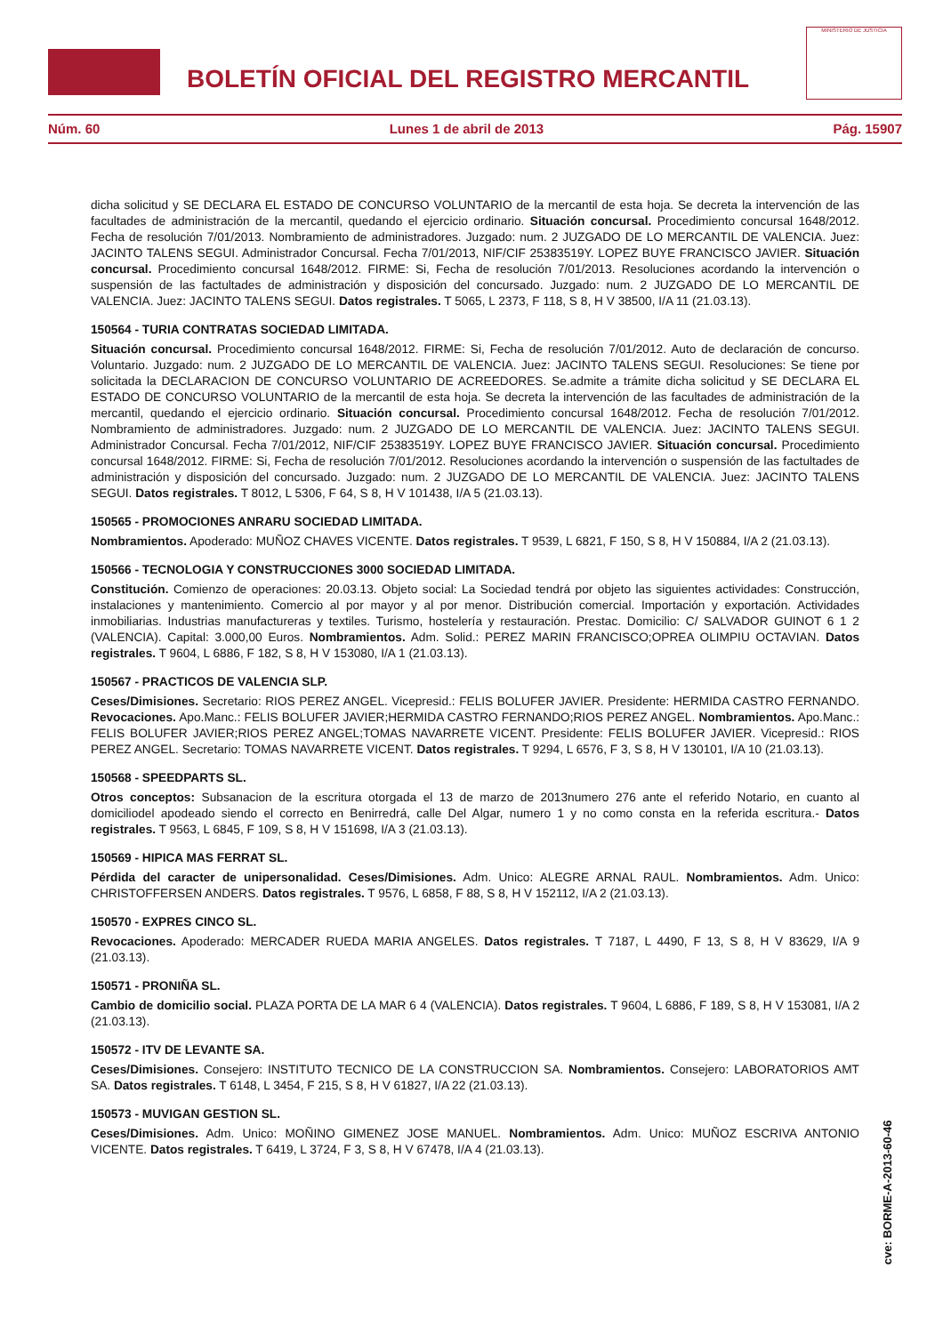BOLETÍN OFICIAL DEL REGISTRO MERCANTIL
MINISTERIO DE JUSTICIA
Núm. 60 Lunes 1 de abril de 2013 Pág. 15907
dicha solicitud y SE DECLARA EL ESTADO DE CONCURSO VOLUNTARIO de la mercantil de esta hoja. Se decreta la intervención de las facultades de administración de la mercantil, quedando el ejercicio ordinario. Situación concursal. Procedimiento concursal 1648/2012. Fecha de resolución 7/01/2013. Nombramiento de administradores. Juzgado: num. 2 JUZGADO DE LO MERCANTIL DE VALENCIA. Juez: JACINTO TALENS SEGUI. Administrador Concursal. Fecha 7/01/2013, NIF/CIF 25383519Y. LOPEZ BUYE FRANCISCO JAVIER. Situación concursal. Procedimiento concursal 1648/2012. FIRME: Si, Fecha de resolución 7/01/2013. Resoluciones acordando la intervención o suspensión de las factultades de administración y disposición del concursado. Juzgado: num. 2 JUZGADO DE LO MERCANTIL DE VALENCIA. Juez: JACINTO TALENS SEGUI. Datos registrales. T 5065, L 2373, F 118, S 8, H V 38500, I/A 11 (21.03.13).
150564 - TURIA CONTRATAS SOCIEDAD LIMITADA.
Situación concursal. Procedimiento concursal 1648/2012. FIRME: Si, Fecha de resolución 7/01/2012. Auto de declaración de concurso. Voluntario. Juzgado: num. 2 JUZGADO DE LO MERCANTIL DE VALENCIA. Juez: JACINTO TALENS SEGUI. Resoluciones: Se tiene por solicitada la DECLARACION DE CONCURSO VOLUNTARIO DE ACREEDORES. Se.admite a trámite dicha solicitud y SE DECLARA EL ESTADO DE CONCURSO VOLUNTARIO de la mercantil de esta hoja. Se decreta la intervención de las facultades de administración de la mercantil, quedando el ejercicio ordinario. Situación concursal. Procedimiento concursal 1648/2012. Fecha de resolución 7/01/2012. Nombramiento de administradores. Juzgado: num. 2 JUZGADO DE LO MERCANTIL DE VALENCIA. Juez: JACINTO TALENS SEGUI. Administrador Concursal. Fecha 7/01/2012, NIF/CIF 25383519Y. LOPEZ BUYE FRANCISCO JAVIER. Situación concursal. Procedimiento concursal 1648/2012. FIRME: Si, Fecha de resolución 7/01/2012. Resoluciones acordando la intervención o suspensión de las factultades de administración y disposición del concursado. Juzgado: num. 2 JUZGADO DE LO MERCANTIL DE VALENCIA. Juez: JACINTO TALENS SEGUI. Datos registrales. T 8012, L 5306, F 64, S 8, H V 101438, I/A 5 (21.03.13).
150565 - PROMOCIONES ANRARU SOCIEDAD LIMITADA.
Nombramientos. Apoderado: MUÑOZ CHAVES VICENTE. Datos registrales. T 9539, L 6821, F 150, S 8, H V 150884, I/A 2 (21.03.13).
150566 - TECNOLOGIA Y CONSTRUCCIONES 3000 SOCIEDAD LIMITADA.
Constitución. Comienzo de operaciones: 20.03.13. Objeto social: La Sociedad tendrá por objeto las siguientes actividades: Construcción, instalaciones y mantenimiento. Comercio al por mayor y al por menor. Distribución comercial. Importación y exportación. Actividades inmobiliarias. Industrias manufactureras y textiles. Turismo, hostelería y restauración. Prestac. Domicilio: C/ SALVADOR GUINOT 6 1 2 (VALENCIA). Capital: 3.000,00 Euros. Nombramientos. Adm. Solid.: PEREZ MARIN FRANCISCO;OPREA OLIMPIU OCTAVIAN. Datos registrales. T 9604, L 6886, F 182, S 8, H V 153080, I/A 1 (21.03.13).
150567 - PRACTICOS DE VALENCIA SLP.
Ceses/Dimisiones. Secretario: RIOS PEREZ ANGEL. Vicepresid.: FELIS BOLUFER JAVIER. Presidente: HERMIDA CASTRO FERNANDO. Revocaciones. Apo.Manc.: FELIS BOLUFER JAVIER;HERMIDA CASTRO FERNANDO;RIOS PEREZ ANGEL. Nombramientos. Apo.Manc.: FELIS BOLUFER JAVIER;RIOS PEREZ ANGEL;TOMAS NAVARRETE VICENT. Presidente: FELIS BOLUFER JAVIER. Vicepresid.: RIOS PEREZ ANGEL. Secretario: TOMAS NAVARRETE VICENT. Datos registrales. T 9294, L 6576, F 3, S 8, H V 130101, I/A 10 (21.03.13).
150568 - SPEEDPARTS SL.
Otros conceptos: Subsanacion de la escritura otorgada el 13 de marzo de 2013numero 276 ante el referido Notario, en cuanto al domiciliodel apodeado siendo el correcto en Benirredrá, calle Del Algar, numero 1 y no como consta en la referida escritura.- Datos registrales. T 9563, L 6845, F 109, S 8, H V 151698, I/A 3 (21.03.13).
150569 - HIPICA MAS FERRAT SL.
Pérdida del caracter de unipersonalidad. Ceses/Dimisiones. Adm. Unico: ALEGRE ARNAL RAUL. Nombramientos. Adm. Unico: CHRISTOFFERSEN ANDERS. Datos registrales. T 9576, L 6858, F 88, S 8, H V 152112, I/A 2 (21.03.13).
150570 - EXPRES CINCO SL.
Revocaciones. Apoderado: MERCADER RUEDA MARIA ANGELES. Datos registrales. T 7187, L 4490, F 13, S 8, H V 83629, I/A 9 (21.03.13).
150571 - PRONIÑA SL.
Cambio de domicilio social. PLAZA PORTA DE LA MAR 6 4 (VALENCIA). Datos registrales. T 9604, L 6886, F 189, S 8, H V 153081, I/A 2 (21.03.13).
150572 - ITV DE LEVANTE SA.
Ceses/Dimisiones. Consejero: INSTITUTO TECNICO DE LA CONSTRUCCION SA. Nombramientos. Consejero: LABORATORIOS AMT SA. Datos registrales. T 6148, L 3454, F 215, S 8, H V 61827, I/A 22 (21.03.13).
150573 - MUVIGAN GESTION SL.
Ceses/Dimisiones. Adm. Unico: MOÑINO GIMENEZ JOSE MANUEL. Nombramientos. Adm. Unico: MUÑOZ ESCRIVA ANTONIO VICENTE. Datos registrales. T 6419, L 3724, F 3, S 8, H V 67478, I/A 4 (21.03.13).
cve: BORME-A-2013-60-46